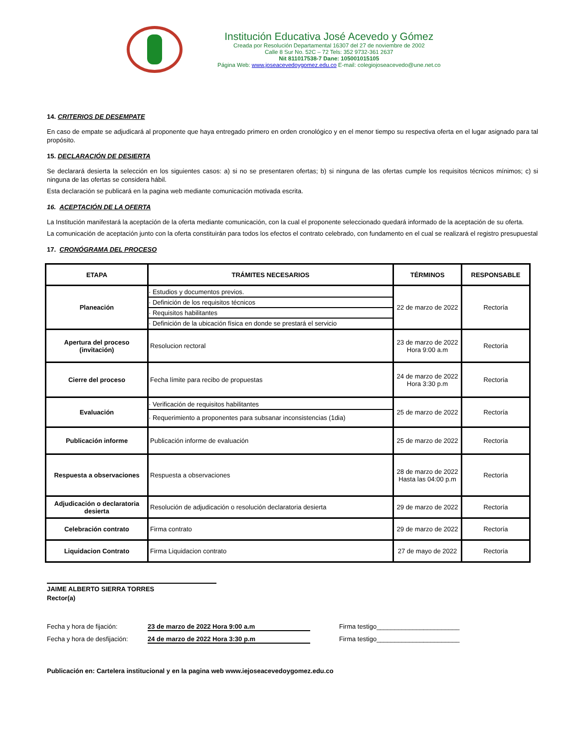Institución Educativa José Acevedo y Gómez
Creada por Resolución Departamental 16307 del 27 de noviembre de 2002
Calle 8 Sur No. 52C – 72 Tels: 352 9732-361 2637
Nit 811017538-7 Dane: 105001015105
Página Web: www.joseacevedoygomez.edu.co E-mail: colegiojoseacevedo@une.net.co
14. CRITERIOS DE DESEMPATE
En caso de empate se adjudicará al proponente que haya entregado primero en orden cronológico y en el menor tiempo su respectiva oferta en el lugar asignado para tal propósito.
15. DECLARACIÓN DE DESIERTA
Se declarará desierta la selección en los siguientes casos: a) si no se presentaren ofertas; b) si ninguna de las ofertas cumple los requisitos técnicos mínimos; c) si ninguna de las ofertas se considera hábil.
Esta declaración se publicará en la pagina web mediante comunicación motivada escrita.
16. ACEPTACIÓN DE LA OFERTA
La Institución manifestará la aceptación de la oferta mediante comunicación, con la cual el proponente seleccionado quedará informado de la aceptación de su oferta.
La comunicación de aceptación junto con la oferta constituirán para todos los efectos el contrato celebrado, con fundamento en el cual se realizará el registro presupuestal
17. CRONÓGRAMA DEL PROCESO
| ETAPA | TRÁMITES NECESARIOS | TÉRMINOS | RESPONSABLE |
| --- | --- | --- | --- |
| Planeación | · Estudios y documentos previos. · Definición de los requisitos técnicos · Requisitos habilitantes · Definición de la ubicación física en donde se prestará el servicio | 22 de marzo de 2022 | Rectoría |
| Apertura del proceso (invitación) | Resolucion rectoral | 23 de marzo de 2022 Hora 9:00 a.m | Rectoría |
| Cierre del proceso | Fecha límite para recibo de propuestas | 24 de marzo de 2022 Hora 3:30 p.m | Rectoría |
| Evaluación | · Verificación de requisitos habilitantes · Requerimiento a proponentes para subsanar inconsistencias (1dia) | 25 de marzo de 2022 | Rectoría |
| Publicación informe | Publicación informe de evaluación | 25 de marzo de 2022 | Rectoría |
| Respuesta a observaciones | Respuesta a observaciones | 28 de marzo de 2022 Hasta las 04:00 p.m | Rectoría |
| Adjudicación o declaratoria desierta | Resolución de adjudicación o resolución declaratoria desierta | 29 de marzo de 2022 | Rectoría |
| Celebración contrato | Firma contrato | 29 de marzo de 2022 | Rectoría |
| Liquidacion Contrato | Firma Liquidacion contrato | 27 de mayo de 2022 | Rectoría |
JAIME ALBERTO SIERRA TORRES
Rector(a)
Fecha y hora de fijación: 23 de marzo de 2022 Hora 9:00 a.m Firma testigo_______________________
Fecha y hora de desfijación: 24 de marzo de 2022 Hora 3:30 p.m Firma testigo_______________________
Publicación en: Cartelera institucional y en la pagina web www.iejoseacevedoygomez.edu.co